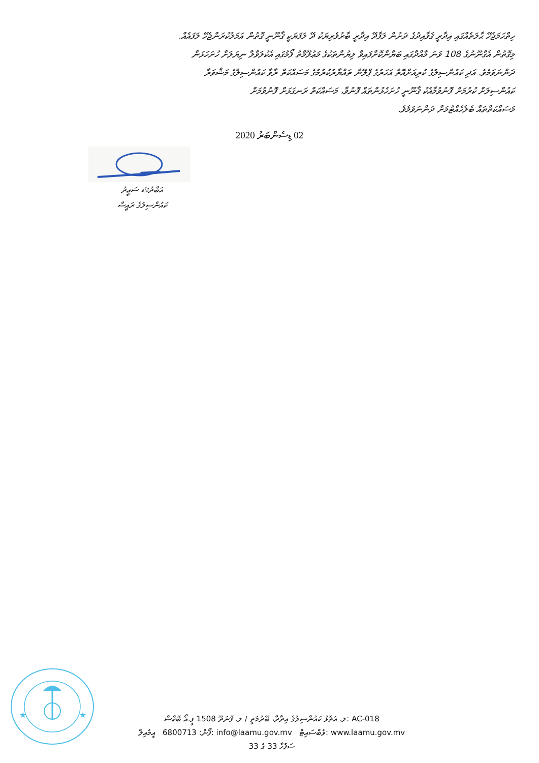ހިތްހަމަޖެހޭ ޙާލަތެއްގައި އިދާރީ ޤަވާއިދުގެ ދަށުން ލަފާދޭ އިދާރީ ބާރުވެރިޔަކު ދޭ ލަފަޔަކީ ޤާނޫނީ ގޮތުން އަމަލުކުރަންޖެހޭ ލަފައެއް.
މިގޮތުން އެގާނޫނުގެ 108 ވަނަ މާއްދާގައި ބަޔާންކޮށްފައިވާ ލިޔުންތަކުގެ މަޢުލޫމާތު ފޯމުގައި އެކުލަވާލާ ނިޔަލަށް ހުށަހަޅަން
ދަންނަވަމެވެ. އަދި ކައުންސިލުގެ ކުރިއަށްއޮތް އަހަރުގެ ޕްލޭން ތައްޔާރުކުރުމުގެ މަސައްކަތް ރާވާ ކައުންސިލްގެ މަޝްވަރާ
ކައުންސިލަށް ކުރުމަށް ފޮނުވުމާއެކު ޤާނޫނީ ހުށަހެޅުންތައް ފޮނުވާ، މަސައްކަތް ރަނގަޅަށް ފޮނުވުމަށް
މަސައްކަތްތައް ބެލެހެއްޓުމަށް ދަންނަވަމެވެ.
02 ޑިސެންބަރު 2020
އަބްދުﷲ ސަޢީދު
ކައުންސިލުގެ ރައީސް
★
★
ލ. އަތޮޅު ކައުންސިލުގެ އިދާރާ، ބޭރުމަތީ / ލ. ފޮނަދޫ 1508 ޕީ.އޯ ބޮކްސް: AC-018
ފޯން: 6800713 އީމެއިލް: info@laamu.gov.mv ވެބްސައިޓް: www.laamu.gov.mv
ސަފުހާ 33 ގެ 33